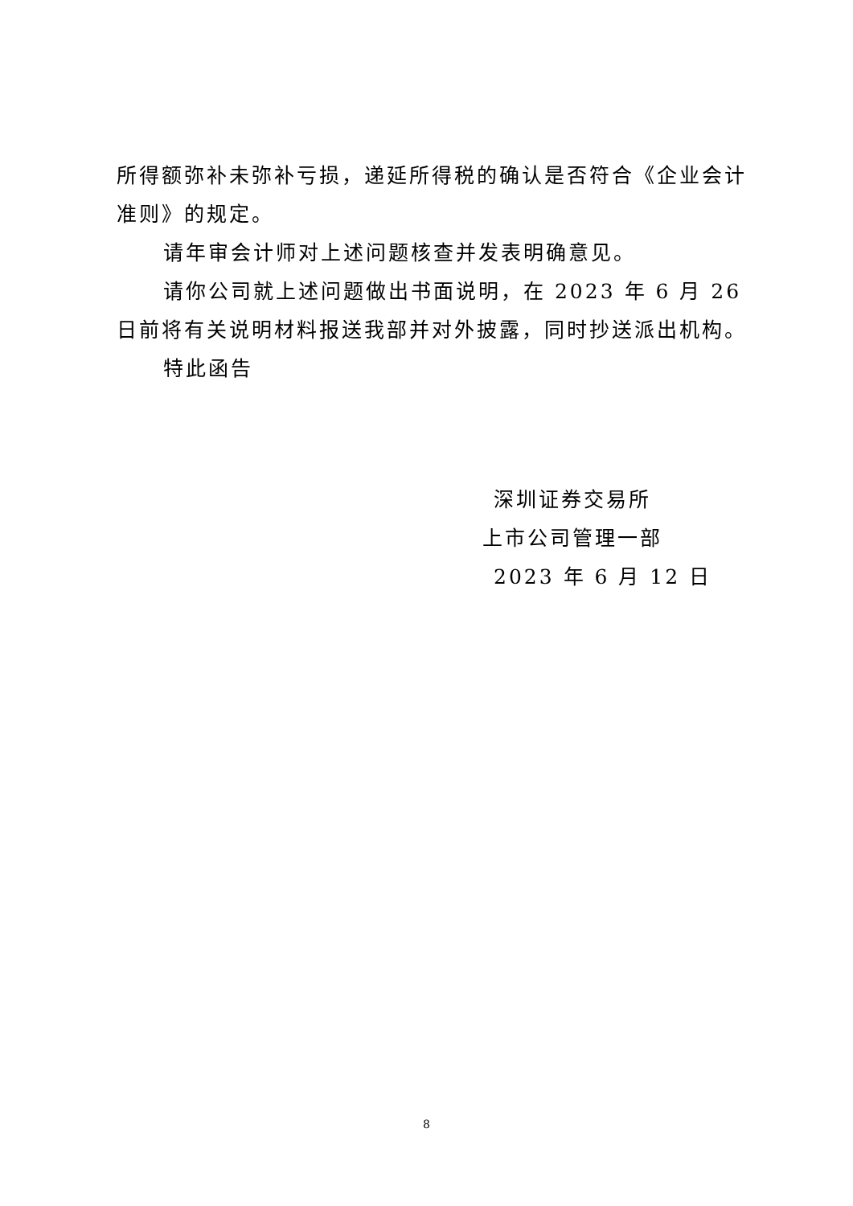所得额弥补未弥补亏损，递延所得税的确认是否符合《企业会计准则》的规定。
请年审会计师对上述问题核查并发表明确意见。
请你公司就上述问题做出书面说明，在 2023 年 6 月 26 日前将有关说明材料报送我部并对外披露，同时抄送派出机构。
特此函告
深圳证券交易所
上市公司管理一部
2023 年 6 月 12 日
8